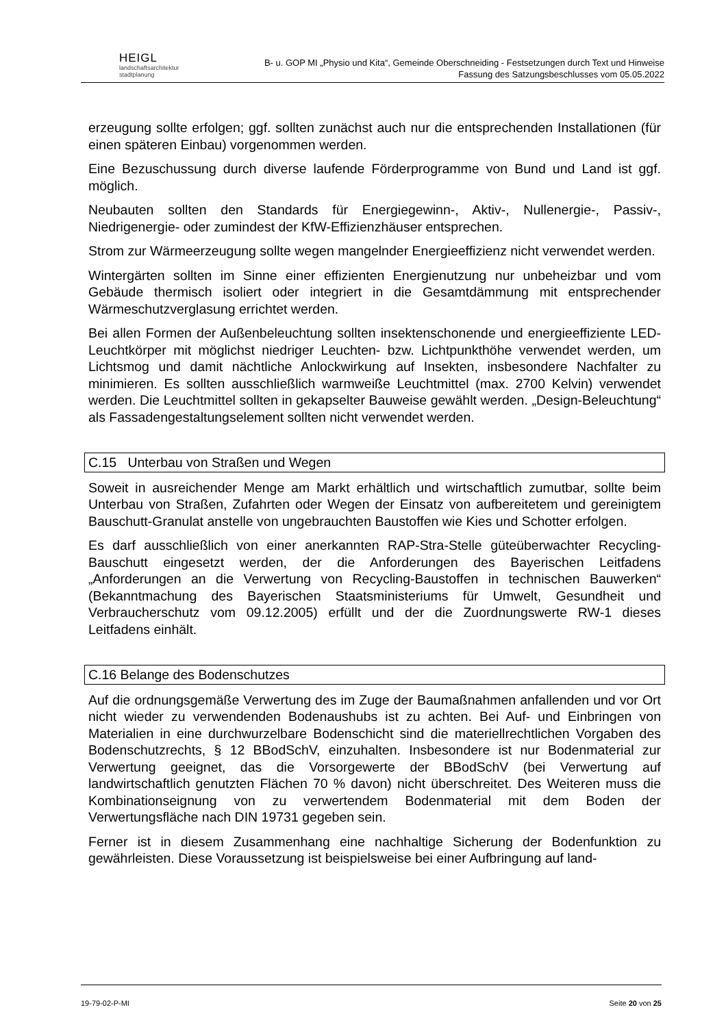HEIGL
landschaftsarchitektur
stadtplanung
B- u. GOP MI „Physio und Kita“, Gemeinde Oberschneiding - Festsetzungen durch Text und Hinweise
Fassung des Satzungsbeschlusses vom 05.05.2022
erzeugung sollte erfolgen; ggf. sollten zunächst auch nur die entsprechenden Installationen (für einen späteren Einbau) vorgenommen werden.
Eine Bezuschussung durch diverse laufende Förderprogramme von Bund und Land ist ggf. möglich.
Neubauten sollten den Standards für Energiegewinn-, Aktiv-, Nullenergie-, Passiv-, Niedrigenergie- oder zumindest der KfW-Effizienzhäuser entsprechen.
Strom zur Wärmeerzeugung sollte wegen mangelnder Energieeffizienz nicht verwendet werden.
Wintergärten sollten im Sinne einer effizienten Energienutzung nur unbeheizbar und vom Gebäude thermisch isoliert oder integriert in die Gesamtdämmung mit entsprechender Wärmeschutzverglasung errichtet werden.
Bei allen Formen der Außenbeleuchtung sollten insektenschonende und energieeffiziente LED-Leuchtkörper mit möglichst niedriger Leuchten- bzw. Lichtpunkthöhe verwendet werden, um Lichtsmog und damit nächtliche Anlockwirkung auf Insekten, insbesondere Nachfalter zu minimieren. Es sollten ausschließlich warmweiße Leuchtmittel (max. 2700 Kelvin) verwendet werden. Die Leuchtmittel sollten in gekapselter Bauweise gewählt werden. „Design-Beleuchtung“ als Fassadengestaltungselement sollten nicht verwendet werden.
C.15 Unterbau von Straßen und Wegen
Soweit in ausreichender Menge am Markt erhältlich und wirtschaftlich zumutbar, sollte beim Unterbau von Straßen, Zufahrten oder Wegen der Einsatz von aufbereitetem und gereinigtem Bauschutt-Granulat anstelle von ungebrauchten Baustoffen wie Kies und Schotter erfolgen.
Es darf ausschließlich von einer anerkannten RAP-Stra-Stelle güteüberwachter Recycling-Bauschutt eingesetzt werden, der die Anforderungen des Bayerischen Leitfadens „Anforderungen an die Verwertung von Recycling-Baustoffen in technischen Bauwerken“ (Bekanntmachung des Bayerischen Staatsministeriums für Umwelt, Gesundheit und Verbraucherschutz vom 09.12.2005) erfüllt und der die Zuordnungswerte RW-1 dieses Leitfadens einhält.
C.16 Belange des Bodenschutzes
Auf die ordnungsgemäße Verwertung des im Zuge der Baumaßnahmen anfallenden und vor Ort nicht wieder zu verwendenden Bodenaushubs ist zu achten. Bei Auf- und Einbringen von Materialien in eine durchwurzelbare Bodenschicht sind die materiellrechtlichen Vorgaben des Bodenschutzrechts, § 12 BBodSchV, einzuhalten. Insbesondere ist nur Bodenmaterial zur Verwertung geeignet, das die Vorsorgewerte der BBodSchV (bei Verwertung auf landwirtschaftlich genutzten Flächen 70 % davon) nicht überschreitet. Des Weiteren muss die Kombinationseignung von zu verwertendem Bodenmaterial mit dem Boden der Verwertungsfläche nach DIN 19731 gegeben sein.
Ferner ist in diesem Zusammenhang eine nachhaltige Sicherung der Bodenfunktion zu gewährleisten. Diese Voraussetzung ist beispielsweise bei einer Aufbringung auf land-
19-79-02-P-MI Seite 20 von 25